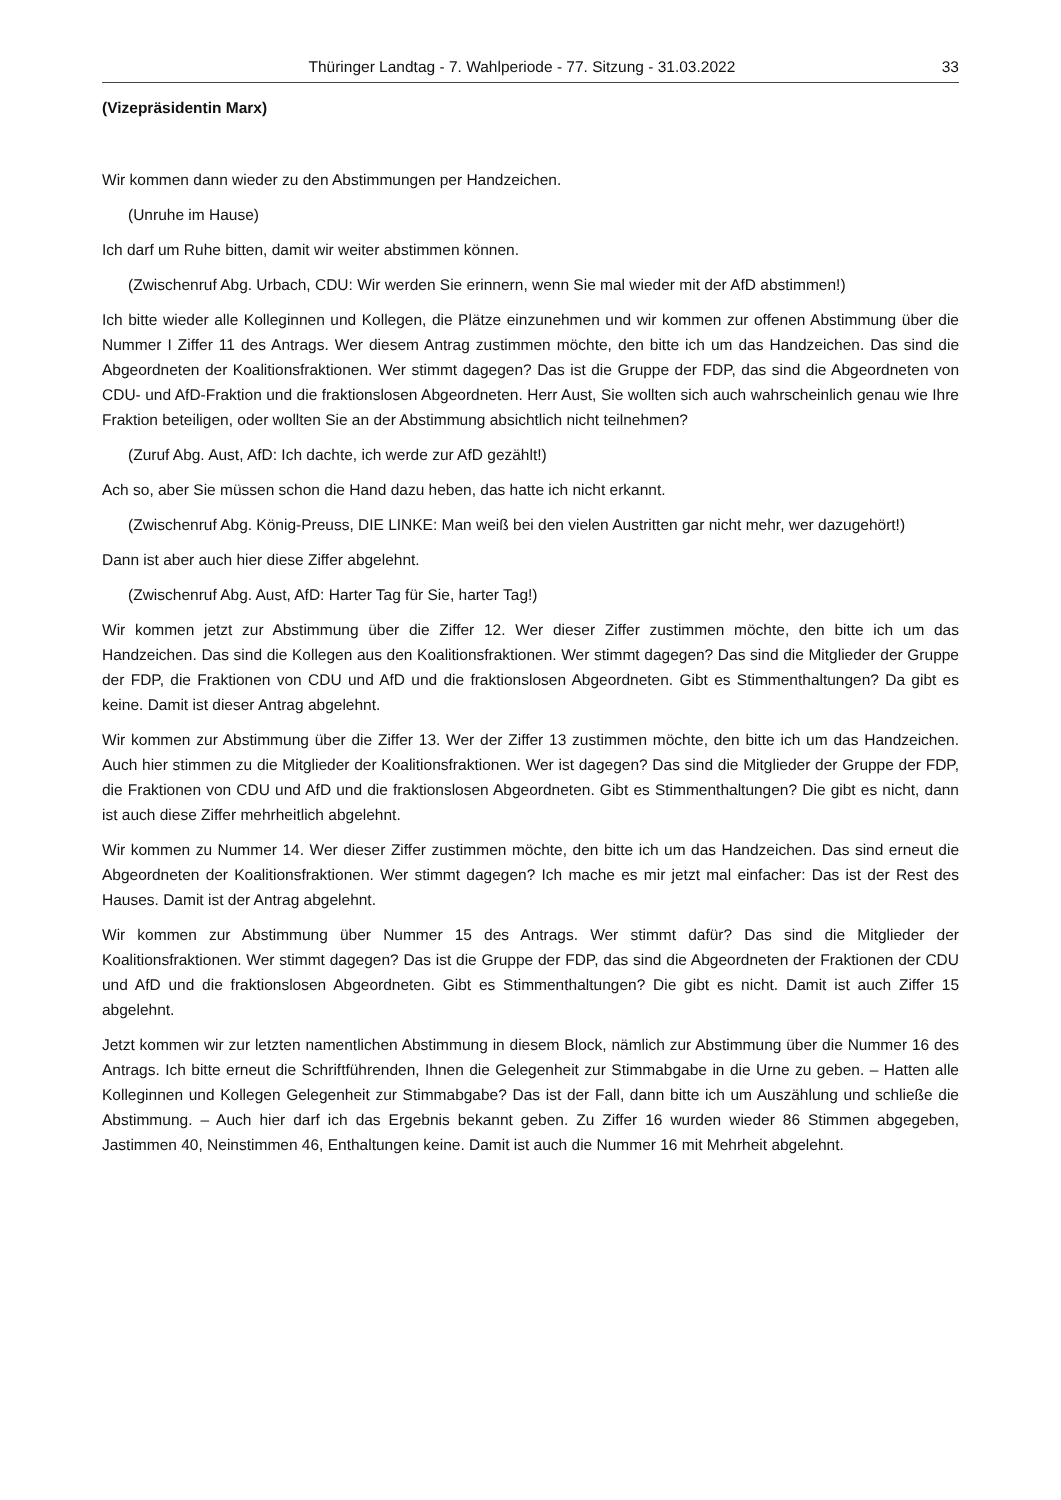Thüringer Landtag - 7. Wahlperiode - 77. Sitzung - 31.03.2022 33
(Vizepräsidentin Marx)
Wir kommen dann wieder zu den Abstimmungen per Handzeichen.
(Unruhe im Hause)
Ich darf um Ruhe bitten, damit wir weiter abstimmen können.
(Zwischenruf Abg. Urbach, CDU: Wir werden Sie erinnern, wenn Sie mal wieder mit der AfD abstimmen!)
Ich bitte wieder alle Kolleginnen und Kollegen, die Plätze einzunehmen und wir kommen zur offenen Abstimmung über die Nummer I Ziffer 11 des Antrags. Wer diesem Antrag zustimmen möchte, den bitte ich um das Handzeichen. Das sind die Abgeordneten der Koalitionsfraktionen. Wer stimmt dagegen? Das ist die Gruppe der FDP, das sind die Abgeordneten von CDU- und AfD-Fraktion und die fraktionslosen Abgeordneten. Herr Aust, Sie wollten sich auch wahrscheinlich genau wie Ihre Fraktion beteiligen, oder wollten Sie an der Abstimmung absichtlich nicht teilnehmen?
(Zuruf Abg. Aust, AfD: Ich dachte, ich werde zur AfD gezählt!)
Ach so, aber Sie müssen schon die Hand dazu heben, das hatte ich nicht erkannt.
(Zwischenruf Abg. König-Preuss, DIE LINKE: Man weiß bei den vielen Austritten gar nicht mehr, wer dazugehört!)
Dann ist aber auch hier diese Ziffer abgelehnt.
(Zwischenruf Abg. Aust, AfD: Harter Tag für Sie, harter Tag!)
Wir kommen jetzt zur Abstimmung über die Ziffer 12. Wer dieser Ziffer zustimmen möchte, den bitte ich um das Handzeichen. Das sind die Kollegen aus den Koalitionsfraktionen. Wer stimmt dagegen? Das sind die Mitglieder der Gruppe der FDP, die Fraktionen von CDU und AfD und die fraktionslosen Abgeordneten. Gibt es Stimmenthaltungen? Da gibt es keine. Damit ist dieser Antrag abgelehnt.
Wir kommen zur Abstimmung über die Ziffer 13. Wer der Ziffer 13 zustimmen möchte, den bitte ich um das Handzeichen. Auch hier stimmen zu die Mitglieder der Koalitionsfraktionen. Wer ist dagegen? Das sind die Mitglieder der Gruppe der FDP, die Fraktionen von CDU und AfD und die fraktionslosen Abgeordneten. Gibt es Stimmenthaltungen? Die gibt es nicht, dann ist auch diese Ziffer mehrheitlich abgelehnt.
Wir kommen zu Nummer 14. Wer dieser Ziffer zustimmen möchte, den bitte ich um das Handzeichen. Das sind erneut die Abgeordneten der Koalitionsfraktionen. Wer stimmt dagegen? Ich mache es mir jetzt mal einfacher: Das ist der Rest des Hauses. Damit ist der Antrag abgelehnt.
Wir kommen zur Abstimmung über Nummer 15 des Antrags. Wer stimmt dafür? Das sind die Mitglieder der Koalitionsfraktionen. Wer stimmt dagegen? Das ist die Gruppe der FDP, das sind die Abgeordneten der Fraktionen der CDU und AfD und die fraktionslosen Abgeordneten. Gibt es Stimmenthaltungen? Die gibt es nicht. Damit ist auch Ziffer 15 abgelehnt.
Jetzt kommen wir zur letzten namentlichen Abstimmung in diesem Block, nämlich zur Abstimmung über die Nummer 16 des Antrags. Ich bitte erneut die Schriftführenden, Ihnen die Gelegenheit zur Stimmabgabe in die Urne zu geben. – Hatten alle Kolleginnen und Kollegen Gelegenheit zur Stimmabgabe? Das ist der Fall, dann bitte ich um Auszählung und schließe die Abstimmung. – Auch hier darf ich das Ergebnis bekannt geben. Zu Ziffer 16 wurden wieder 86 Stimmen abgegeben, Jastimmen 40, Neinstimmen 46, Enthaltungen keine. Damit ist auch die Nummer 16 mit Mehrheit abgelehnt.